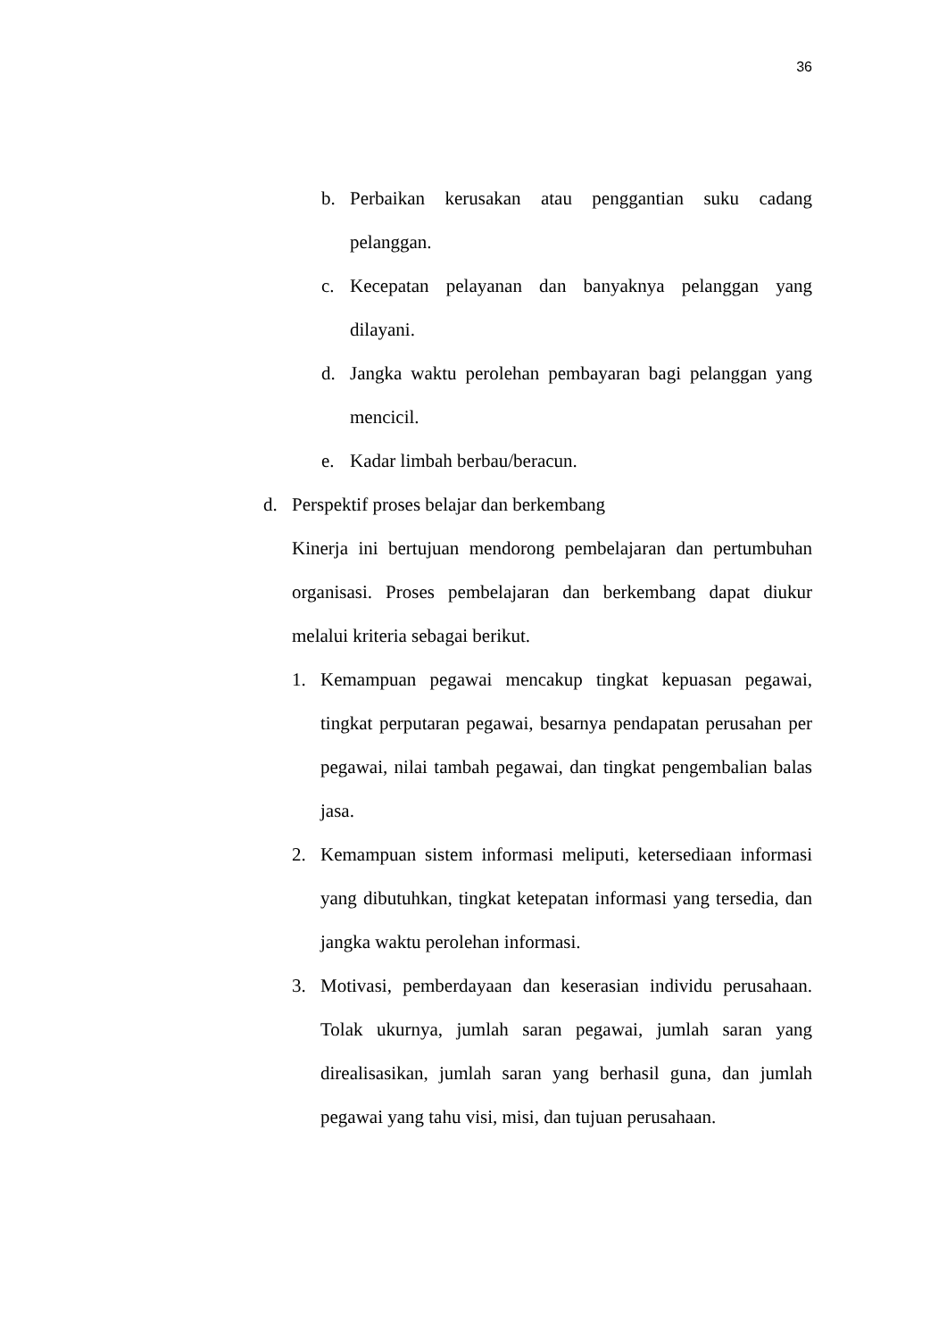36
b. Perbaikan kerusakan atau penggantian suku cadang pelanggan.
c. Kecepatan pelayanan dan banyaknya pelanggan yang dilayani.
d. Jangka waktu perolehan pembayaran bagi pelanggan yang mencicil.
e. Kadar limbah berbau/beracun.
d. Perspektif proses belajar dan berkembang
Kinerja ini bertujuan mendorong pembelajaran dan pertumbuhan organisasi. Proses pembelajaran dan berkembang dapat diukur melalui kriteria sebagai berikut.
1. Kemampuan pegawai mencakup tingkat kepuasan pegawai, tingkat perputaran pegawai, besarnya pendapatan perusahan per pegawai, nilai tambah pegawai, dan tingkat pengembalian balas jasa.
2. Kemampuan sistem informasi meliputi, ketersediaan informasi yang dibutuhkan, tingkat ketepatan informasi yang tersedia, dan jangka waktu perolehan informasi.
3. Motivasi, pemberdayaan dan keserasian individu perusahaan. Tolak ukurnya, jumlah saran pegawai, jumlah saran yang direalisasikan, jumlah saran yang berhasil guna, dan jumlah pegawai yang tahu visi, misi, dan tujuan perusahaan.